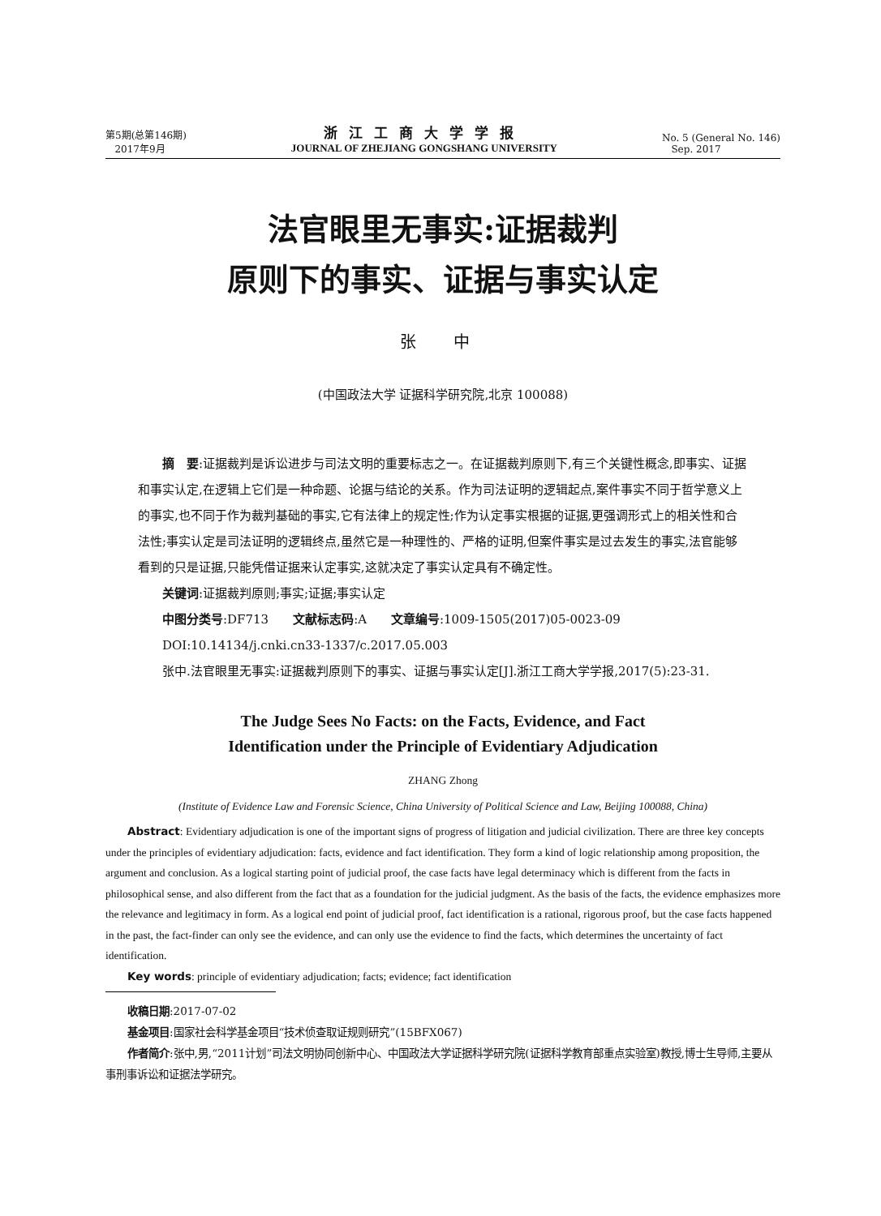第5期(总第146期)
2017年9月
浙江工商大学学报
JOURNAL OF ZHEJIANG GONGSHANG UNIVERSITY
No. 5 (General No. 146)
Sep. 2017
法官眼里无事实:证据裁判
原则下的事实、证据与事实认定
张 中
(中国政法大学 证据科学研究院,北京 100088)
摘　要:证据裁判是诉讼进步与司法文明的重要标志之一。在证据裁判原则下,有三个关键性概念,即事实、证据和事实认定,在逻辑上它们是一种命题、论据与结论的关系。作为司法证明的逻辑起点,案件事实不同于哲学意义上的事实,也不同于作为裁判基础的事实,它有法律上的规定性;作为认定事实根据的证据,更强调形式上的相关性和合法性;事实认定是司法证明的逻辑终点,虽然它是一种理性的、严格的证明,但案件事实是过去发生的事实,法官能够看到的只是证据,只能凭借证据来认定事实,这就决定了事实认定具有不确定性。
关键词:证据裁判原则;事实;证据;事实认定
中图分类号:DF713　　文献标志码:A　　文章编号:1009-1505(2017)05-0023-09
DOI:10.14134/j.cnki.cn33-1337/c.2017.05.003
张中.法官眼里无事实:证据裁判原则下的事实、证据与事实认定[J].浙江工商大学学报,2017(5):23-31.
The Judge Sees No Facts: on the Facts, Evidence, and Fact
Identification under the Principle of Evidentiary Adjudication
ZHANG Zhong
(Institute of Evidence Law and Forensic Science, China University of Political Science and Law, Beijing 100088, China)
Abstract: Evidentiary adjudication is one of the important signs of progress of litigation and judicial civilization. There are three key concepts under the principles of evidentiary adjudication: facts, evidence and fact identification. They form a kind of logic relationship among proposition, the argument and conclusion. As a logical starting point of judicial proof, the case facts have legal determinacy which is different from the facts in philosophical sense, and also different from the fact that as a foundation for the judicial judgment. As the basis of the facts, the evidence emphasizes more the relevance and legitimacy in form. As a logical end point of judicial proof, fact identification is a rational, rigorous proof, but the case facts happened in the past, the fact-finder can only see the evidence, and can only use the evidence to find the facts, which determines the uncertainty of fact identification.
Key words: principle of evidentiary adjudication; facts; evidence; fact identification
收稿日期:2017-07-02
基金项目:国家社会科学基金项目“技术侦查取证规则研究”(15BFX067)
作者简介:张中,男,“2011计划”司法文明协同创新中心、中国政法大学证据科学研究院(证据科学教育部重点实验室)教授,博士生导师,主要从事刑事诉讼和证据法学研究。